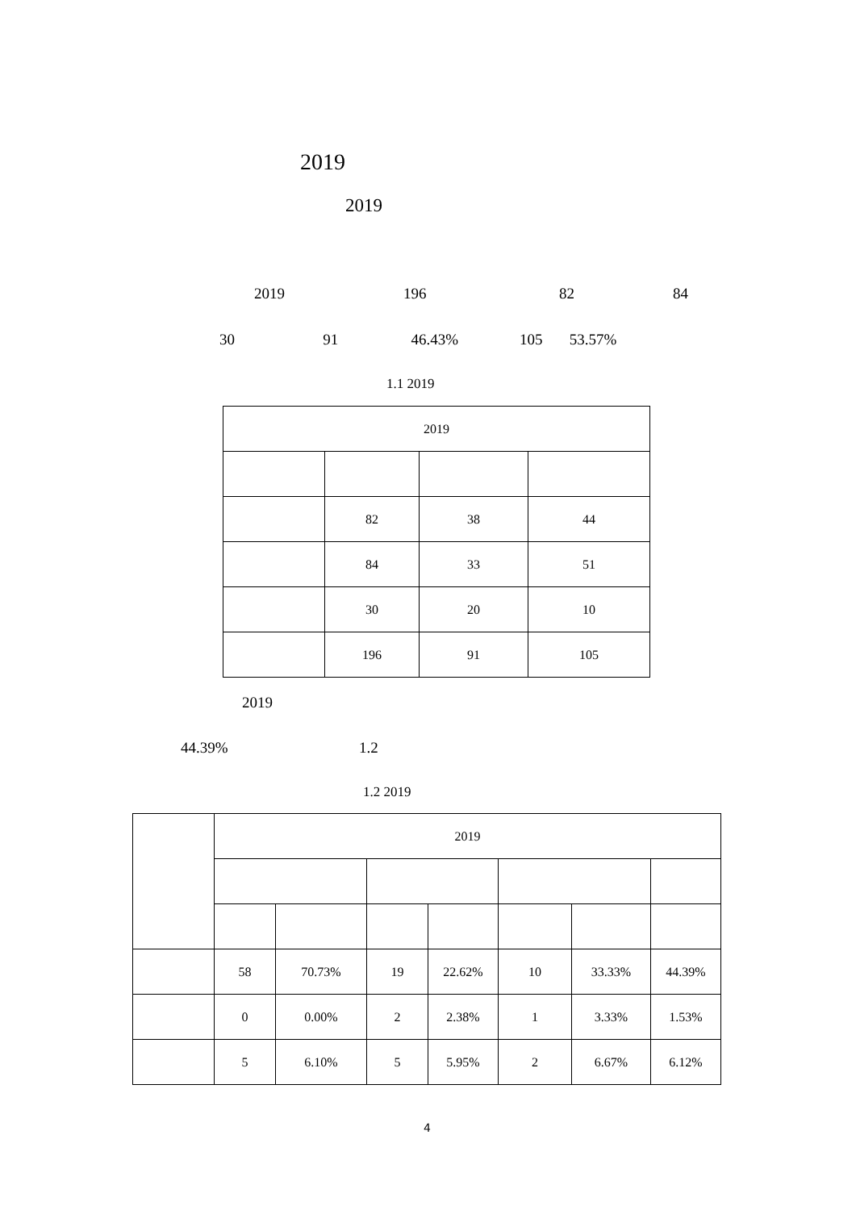2019
2019
2019 196 82 84
30 91 46.43% 105 53.57%
1.1 2019
| 2019 | | | |
| | 82 | 38 | 44 |
| | 84 | 33 | 51 |
| | 30 | 20 | 10 |
| | 196 | 91 | 105 |
2019
44.39% 1.2
1.2 2019
| | 2019 | | | | | | |
| | 58 | 70.73% | 19 | 22.62% | 10 | 33.33% | 44.39% |
| | 0 | 0.00% | 2 | 2.38% | 1 | 3.33% | 1.53% |
| | 5 | 6.10% | 5 | 5.95% | 2 | 6.67% | 6.12% |
4